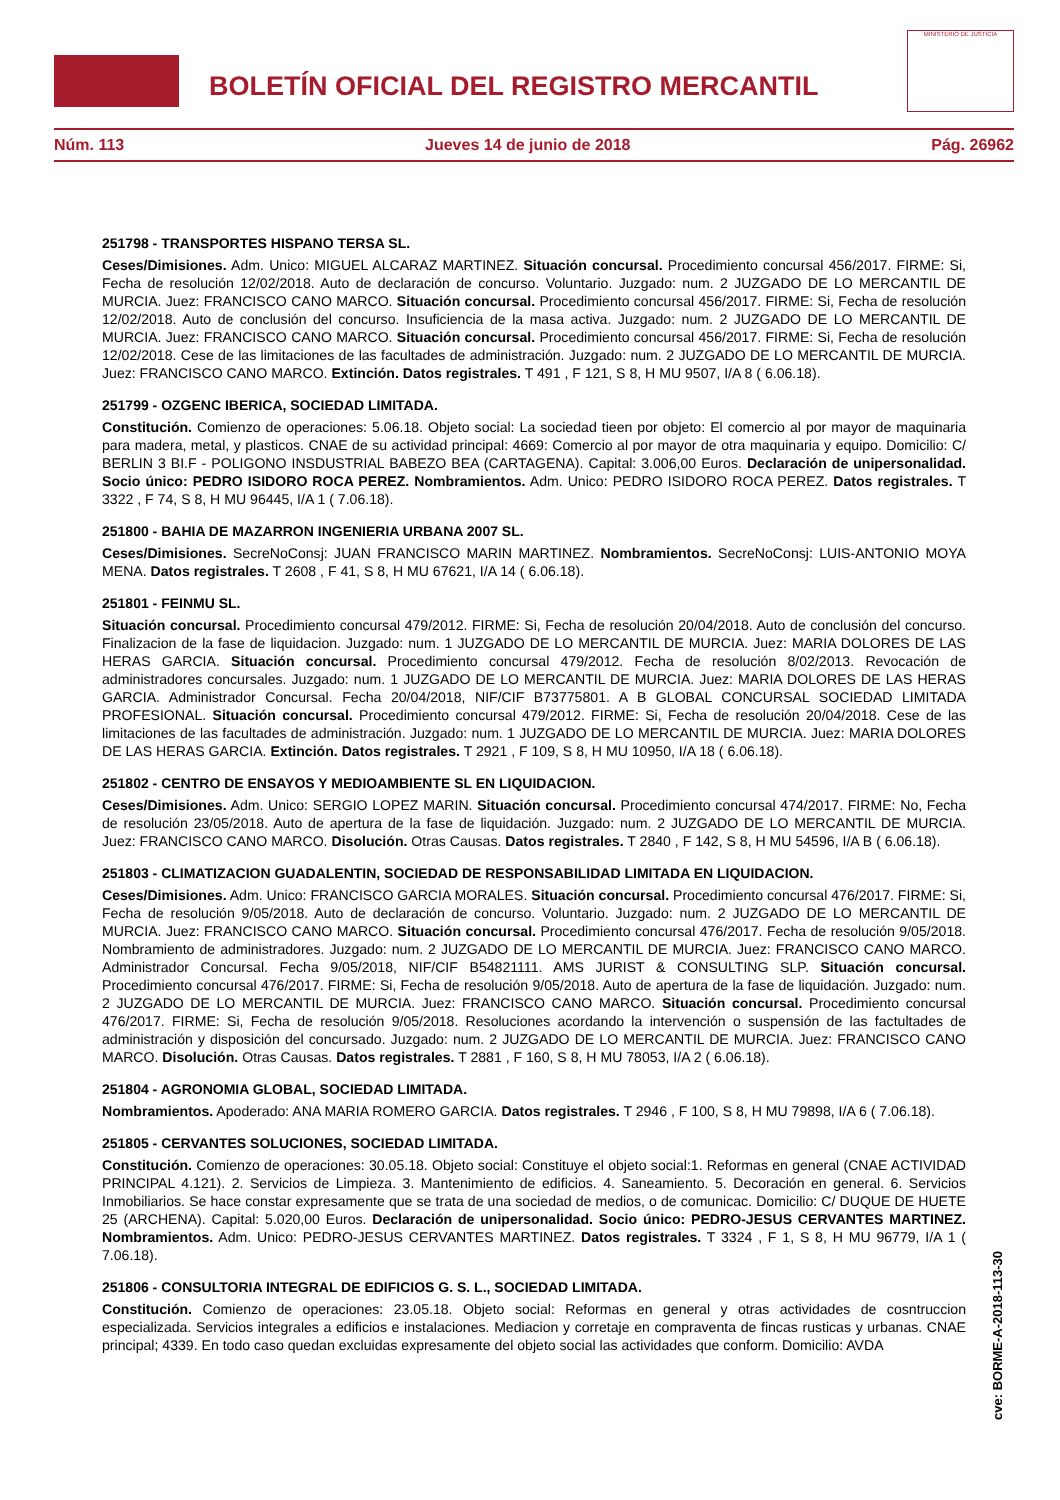BOLETÍN OFICIAL DEL REGISTRO MERCANTIL
MINISTERIO DE JUSTICIA
Núm. 113 Jueves 14 de junio de 2018 Pág. 26962
251798 - TRANSPORTES HISPANO TERSA SL.
Ceses/Dimisiones. Adm. Unico: MIGUEL ALCARAZ MARTINEZ. Situación concursal. Procedimiento concursal 456/2017. FIRME: Si, Fecha de resolución 12/02/2018. Auto de declaración de concurso. Voluntario. Juzgado: num. 2 JUZGADO DE LO MERCANTIL DE MURCIA. Juez: FRANCISCO CANO MARCO. Situación concursal. Procedimiento concursal 456/2017. FIRME: Si, Fecha de resolución 12/02/2018. Auto de conclusión del concurso. Insuficiencia de la masa activa. Juzgado: num. 2 JUZGADO DE LO MERCANTIL DE MURCIA. Juez: FRANCISCO CANO MARCO. Situación concursal. Procedimiento concursal 456/2017. FIRME: Si, Fecha de resolución 12/02/2018. Cese de las limitaciones de las facultades de administración. Juzgado: num. 2 JUZGADO DE LO MERCANTIL DE MURCIA. Juez: FRANCISCO CANO MARCO. Extinción. Datos registrales. T 491 , F 121, S 8, H MU 9507, I/A 8 ( 6.06.18).
251799 - OZGENC IBERICA, SOCIEDAD LIMITADA.
Constitución. Comienzo de operaciones: 5.06.18. Objeto social: La sociedad tieen por objeto: El comercio al por mayor de maquinaria para madera, metal, y plasticos. CNAE de su actividad principal: 4669: Comercio al por mayor de otra maquinaria y equipo. Domicilio: C/ BERLIN 3 BI.F - POLIGONO INSDUSTRIAL BABEZO BEA (CARTAGENA). Capital: 3.006,00 Euros. Declaración de unipersonalidad. Socio único: PEDRO ISIDORO ROCA PEREZ. Nombramientos. Adm. Unico: PEDRO ISIDORO ROCA PEREZ. Datos registrales. T 3322 , F 74, S 8, H MU 96445, I/A 1 ( 7.06.18).
251800 - BAHIA DE MAZARRON INGENIERIA URBANA 2007 SL.
Ceses/Dimisiones. SecreNoConsj: JUAN FRANCISCO MARIN MARTINEZ. Nombramientos. SecreNoConsj: LUIS-ANTONIO MOYA MENA. Datos registrales. T 2608 , F 41, S 8, H MU 67621, I/A 14 ( 6.06.18).
251801 - FEINMU SL.
Situación concursal. Procedimiento concursal 479/2012. FIRME: Si, Fecha de resolución 20/04/2018. Auto de conclusión del concurso. Finalizacion de la fase de liquidacion. Juzgado: num. 1 JUZGADO DE LO MERCANTIL DE MURCIA. Juez: MARIA DOLORES DE LAS HERAS GARCIA. Situación concursal. Procedimiento concursal 479/2012. Fecha de resolución 8/02/2013. Revocación de administradores concursales. Juzgado: num. 1 JUZGADO DE LO MERCANTIL DE MURCIA. Juez: MARIA DOLORES DE LAS HERAS GARCIA. Administrador Concursal. Fecha 20/04/2018, NIF/CIF B73775801. A B GLOBAL CONCURSAL SOCIEDAD LIMITADA PROFESIONAL. Situación concursal. Procedimiento concursal 479/2012. FIRME: Si, Fecha de resolución 20/04/2018. Cese de las limitaciones de las facultades de administración. Juzgado: num. 1 JUZGADO DE LO MERCANTIL DE MURCIA. Juez: MARIA DOLORES DE LAS HERAS GARCIA. Extinción. Datos registrales. T 2921 , F 109, S 8, H MU 10950, I/A 18 ( 6.06.18).
251802 - CENTRO DE ENSAYOS Y MEDIOAMBIENTE SL EN LIQUIDACION.
Ceses/Dimisiones. Adm. Unico: SERGIO LOPEZ MARIN. Situación concursal. Procedimiento concursal 474/2017. FIRME: No, Fecha de resolución 23/05/2018. Auto de apertura de la fase de liquidación. Juzgado: num. 2 JUZGADO DE LO MERCANTIL DE MURCIA. Juez: FRANCISCO CANO MARCO. Disolución. Otras Causas. Datos registrales. T 2840 , F 142, S 8, H MU 54596, I/A B ( 6.06.18).
251803 - CLIMATIZACION GUADALENTIN, SOCIEDAD DE RESPONSABILIDAD LIMITADA EN LIQUIDACION.
Ceses/Dimisiones. Adm. Unico: FRANCISCO GARCIA MORALES. Situación concursal. Procedimiento concursal 476/2017. FIRME: Si, Fecha de resolución 9/05/2018. Auto de declaración de concurso. Voluntario. Juzgado: num. 2 JUZGADO DE LO MERCANTIL DE MURCIA. Juez: FRANCISCO CANO MARCO. Situación concursal. Procedimiento concursal 476/2017. Fecha de resolución 9/05/2018. Nombramiento de administradores. Juzgado: num. 2 JUZGADO DE LO MERCANTIL DE MURCIA. Juez: FRANCISCO CANO MARCO. Administrador Concursal. Fecha 9/05/2018, NIF/CIF B54821111. AMS JURIST & CONSULTING SLP. Situación concursal. Procedimiento concursal 476/2017. FIRME: Si, Fecha de resolución 9/05/2018. Auto de apertura de la fase de liquidación. Juzgado: num. 2 JUZGADO DE LO MERCANTIL DE MURCIA. Juez: FRANCISCO CANO MARCO. Situación concursal. Procedimiento concursal 476/2017. FIRME: Si, Fecha de resolución 9/05/2018. Resoluciones acordando la intervención o suspensión de las factultades de administración y disposición del concursado. Juzgado: num. 2 JUZGADO DE LO MERCANTIL DE MURCIA. Juez: FRANCISCO CANO MARCO. Disolución. Otras Causas. Datos registrales. T 2881 , F 160, S 8, H MU 78053, I/A 2 ( 6.06.18).
251804 - AGRONOMIA GLOBAL, SOCIEDAD LIMITADA.
Nombramientos. Apoderado: ANA MARIA ROMERO GARCIA. Datos registrales. T 2946 , F 100, S 8, H MU 79898, I/A 6 ( 7.06.18).
251805 - CERVANTES SOLUCIONES, SOCIEDAD LIMITADA.
Constitución. Comienzo de operaciones: 30.05.18. Objeto social: Constituye el objeto social:1. Reformas en general (CNAE ACTIVIDAD PRINCIPAL 4.121). 2. Servicios de Limpieza. 3. Mantenimiento de edificios. 4. Saneamiento. 5. Decoración en general. 6. Servicios Inmobiliarios. Se hace constar expresamente que se trata de una sociedad de medios, o de comunicac. Domicilio: C/ DUQUE DE HUETE 25 (ARCHENA). Capital: 5.020,00 Euros. Declaración de unipersonalidad. Socio único: PEDRO-JESUS CERVANTES MARTINEZ. Nombramientos. Adm. Unico: PEDRO-JESUS CERVANTES MARTINEZ. Datos registrales. T 3324 , F 1, S 8, H MU 96779, I/A 1 ( 7.06.18).
251806 - CONSULTORIA INTEGRAL DE EDIFICIOS G. S. L., SOCIEDAD LIMITADA.
Constitución. Comienzo de operaciones: 23.05.18. Objeto social: Reformas en general y otras actividades de cosntruccion especializada. Servicios integrales a edificios e instalaciones. Mediacion y corretaje en compraventa de fincas rusticas y urbanas. CNAE principal; 4339. En todo caso quedan excluidas expresamente del objeto social las actividades que conform. Domicilio: AVDA
cve: BORME-A-2018-113-30